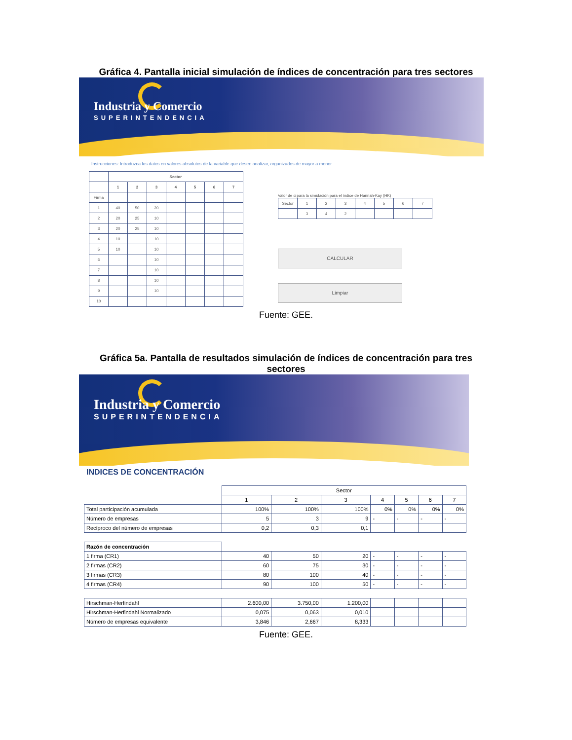Gráfica 4. Pantalla inicial simulación de índices de concentración para tres sectores
Industria y Comercio
SUPERINTENDENCIA
Instrucciones: Introduzca los datos en valores absolutos de la variable que desee analizar, organizados de mayor a menor
| | Sector | | | | | | |
| --- | --- | --- | --- | --- | --- | --- | --- |
| | 1 | 2 | 3 | 4 | 5 | 6 | 7 |
| Firma | | | | | | | |
| 1 | 40 | 50 | 20 | | | | |
| 2 | 20 | 25 | 10 | | | | |
| 3 | 20 | 25 | 10 | | | | |
| 4 | 10 | | 10 | | | | |
| 5 | 10 | | 10 | | | | |
| 6 | | | 10 | | | | |
| 7 | | | 10 | | | | |
| 8 | | | 10 | | | | |
| 9 | | | 10 | | | | |
| 10 | | | | | | | |
Valor de α para la simulación para el índice de Hannah-Kay (HK)
| Sector | 1 | 2 | 3 | 4 | 5 | 6 | 7 |
| | 3 | 4 | 2 | | | | |
CALCULAR
Limpiar
Fuente: GEE.
Gráfica 5a. Pantalla de resultados simulación de índices de concentración para tres sectores
Industria y Comercio
SUPERINTENDENCIA
INDICES DE CONCENTRACIÓN
| | Sector | | | | | | |
| | 1 | 2 | 3 | 4 | 5 | 6 | 7 |
| Total participación acumulada | 100% | 100% | 100% | 0% | 0% | 0% | 0% |
| Número de empresas | 5 | 3 | 9 | - | - | - | - |
| Recíproco del número de empresas | 0,2 | 0,3 | 0,1 | | | | |
| Razón de concentración | | | | | | | |
| 1 firma (CR1) | 40 | 50 | 20 | - | - | - | - |
| 2 firmas (CR2) | 60 | 75 | 30 | - | - | - | - |
| 3 firmas (CR3) | 80 | 100 | 40 | - | - | - | - |
| 4 firmas (CR4) | 90 | 100 | 50 | - | - | - | - |
| Hirschman-Herfindahl | 2.600,00 | 3.750,00 | 1.200,00 | | | | |
| Hirschman-Herfindahl Normalizado | 0,075 | 0,063 | 0,010 | | | | |
| Número de empresas equivalente | 3,846 | 2,667 | 8,333 | | | | |
Fuente: GEE.